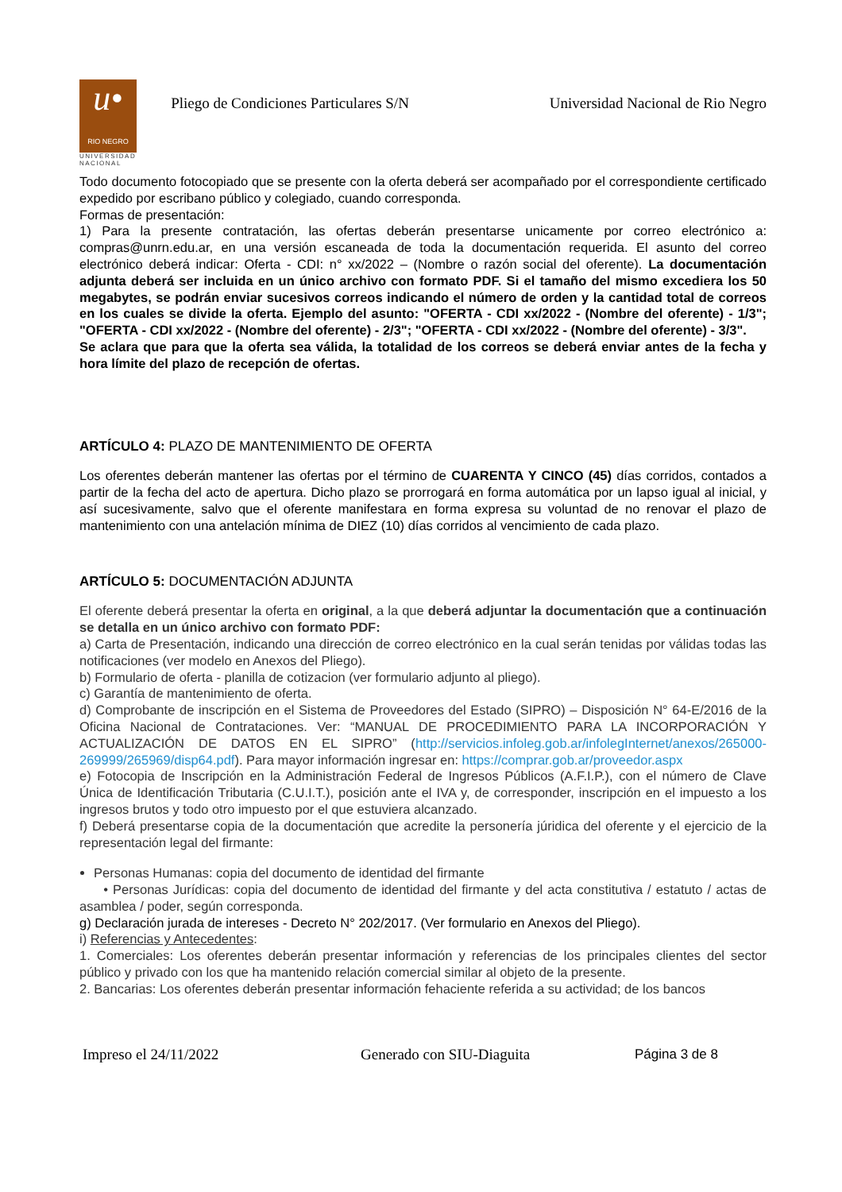u•
RIO NEGRO
UNIVERSIDAD NACIONAL
Pliego de Condiciones Particulares S/N
Universidad Nacional de Rio Negro
Todo documento fotocopiado que se presente con la oferta deberá ser acompañado por el correspondiente certificado expedido por escribano público y colegiado, cuando corresponda.
Formas de presentación:
1) Para la presente contratación, las ofertas deberán presentarse unicamente por correo electrónico a: compras@unrn.edu.ar, en una versión escaneada de toda la documentación requerida. El asunto del correo electrónico deberá indicar: Oferta - CDI: n° xx/2022 – (Nombre o razón social del oferente). La documentación adjunta deberá ser incluida en un único archivo con formato PDF. Si el tamaño del mismo excediera los 50 megabytes, se podrán enviar sucesivos correos indicando el número de orden y la cantidad total de correos en los cuales se divide la oferta. Ejemplo del asunto: "OFERTA - CDI xx/2022 - (Nombre del oferente) - 1/3"; "OFERTA - CDI xx/2022 - (Nombre del oferente) - 2/3"; "OFERTA - CDI xx/2022 - (Nombre del oferente) - 3/3".
Se aclara que para que la oferta sea válida, la totalidad de los correos se deberá enviar antes de la fecha y hora límite del plazo de recepción de ofertas.
ARTÍCULO 4: PLAZO DE MANTENIMIENTO DE OFERTA
Los oferentes deberán mantener las ofertas por el término de CUARENTA Y CINCO (45) días corridos, contados a partir de la fecha del acto de apertura. Dicho plazo se prorrogará en forma automática por un lapso igual al inicial, y así sucesivamente, salvo que el oferente manifestara en forma expresa su voluntad de no renovar el plazo de mantenimiento con una antelación mínima de DIEZ (10) días corridos al vencimiento de cada plazo.
ARTÍCULO 5: DOCUMENTACIÓN ADJUNTA
El oferente deberá presentar la oferta en original, a la que deberá adjuntar la documentación que a continuación se detalla en un único archivo con formato PDF:
a) Carta de Presentación, indicando una dirección de correo electrónico en la cual serán tenidas por válidas todas las notificaciones (ver modelo en Anexos del Pliego).
b) Formulario de oferta - planilla de cotizacion (ver formulario adjunto al pliego).
c) Garantía de mantenimiento de oferta.
d) Comprobante de inscripción en el Sistema de Proveedores del Estado (SIPRO) – Disposición N° 64-E/2016 de la Oficina Nacional de Contrataciones. Ver: “MANUAL DE PROCEDIMIENTO PARA LA INCORPORACIÓN Y ACTUALIZACIÓN DE DATOS EN EL SIPRO” (http://servicios.infoleg.gob.ar/infolegInternet/anexos/265000-269999/265969/disp64.pdf). Para mayor información ingresar en: https://comprar.gob.ar/proveedor.aspx
e) Fotocopia de Inscripción en la Administración Federal de Ingresos Públicos (A.F.I.P.), con el número de Clave Única de Identificación Tributaria (C.U.I.T.), posición ante el IVA y, de corresponder, inscripción en el impuesto a los ingresos brutos y todo otro impuesto por el que estuviera alcanzado.
f) Deberá presentarse copia de la documentación que acredite la personería júridica del oferente y el ejercicio de la representación legal del firmante:
Personas Humanas: copia del documento de identidad del firmante
• Personas Jurídicas: copia del documento de identidad del firmante y del acta constitutiva / estatuto / actas de asamblea / poder, según corresponda.
g) Declaración jurada de intereses - Decreto N° 202/2017. (Ver formulario en Anexos del Pliego).
i) Referencias y Antecedentes:
1. Comerciales: Los oferentes deberán presentar información y referencias de los principales clientes del sector público y privado con los que ha mantenido relación comercial similar al objeto de la presente.
2. Bancarias: Los oferentes deberán presentar información fehaciente referida a su actividad; de los bancos
Impreso el 24/11/2022 Generado con SIU-Diaguita Página 3 de 8